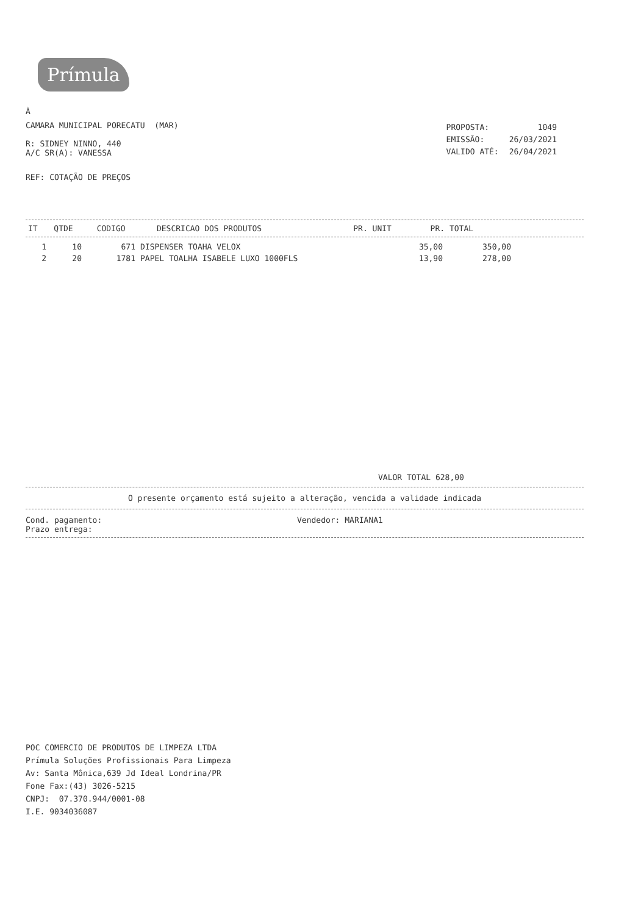Prímula
À
CAMARA MUNICIPAL PORECATU (MAR)
R: SIDNEY NINNO, 440
A/C SR(A): VANESSA
| PROPOSTA: | 1049 |
| EMISSÃO: | 26/03/2021 |
| VALIDO ATÉ: | 26/04/2021 |
REF: COTAÇÃO DE PREÇOS
| IT | QTDE | CODIGO | DESCRICAO DOS PRODUTOS | PR. UNIT | PR. TOTAL |
| --- | --- | --- | --- | --- | --- |
| 1 | 10 | 671 | DISPENSER TOAHA VELOX | 35,00 | 350,00 |
| 2 | 20 | 1781 | PAPEL TOALHA ISABELE LUXO 1000FLS | 13,90 | 278,00 |
VALOR TOTAL 628,00
O presente orçamento está sujeito a alteração, vencida a validade indicada
Cond. pagamento:
Prazo entrega:
Vendedor: MARIANA1
POC COMERCIO DE PRODUTOS DE LIMPEZA LTDA
Prímula Soluções Profissionais Para Limpeza
Av: Santa Mônica,639 Jd Ideal Londrina/PR
Fone Fax:(43) 3026-5215
CNPJ: 07.370.944/0001-08
I.E. 9034036087